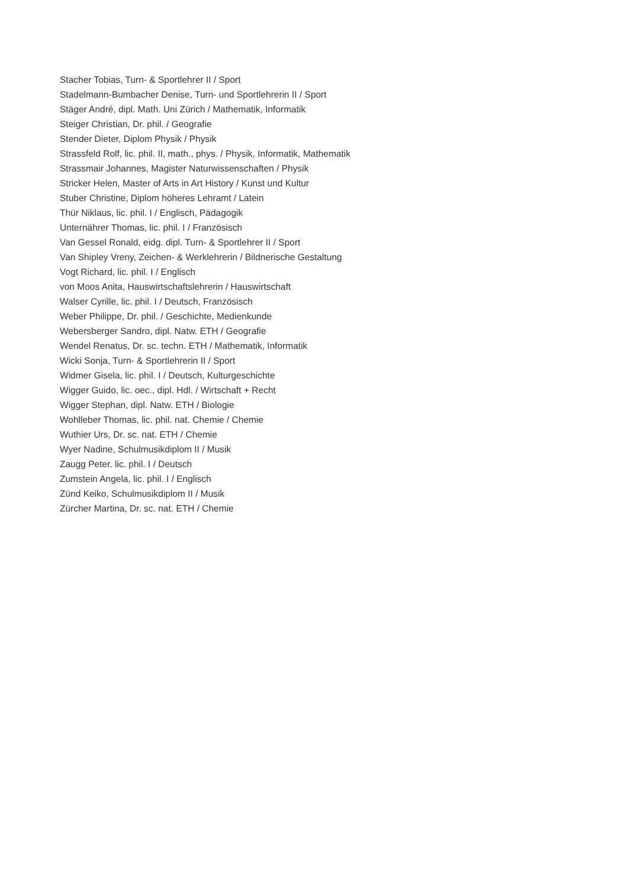Stacher Tobias, Turn- & Sportlehrer II / Sport
Stadelmann-Bumbacher Denise, Turn- und Sportlehrerin II / Sport
Stäger André, dipl. Math. Uni Zürich / Mathematik, Informatik
Steiger Christian, Dr. phil. / Geografie
Stender Dieter, Diplom Physik / Physik
Strassfeld Rolf, lic. phil. II, math., phys. / Physik, Informatik, Mathematik
Strassmair Johannes, Magister Naturwissenschaften / Physik
Stricker Helen, Master of Arts in Art History / Kunst und Kultur
Stuber Christine, Diplom höheres Lehramt / Latein
Thür Niklaus, lic. phil. I / Englisch, Pädagogik
Unternährer Thomas, lic. phil. I / Französisch
Van Gessel Ronald, eidg. dipl. Turn- & Sportlehrer II / Sport
Van Shipley Vreny, Zeichen- & Werklehrerin / Bildnerische Gestaltung
Vogt Richard, lic. phil. I / Englisch
von Moos Anita, Hauswirtschaftslehrerin / Hauswirtschaft
Walser Cyrille, lic. phil. I / Deutsch, Französisch
Weber Philippe, Dr. phil. / Geschichte, Medienkunde
Webersberger Sandro, dipl. Natw. ETH / Geografie
Wendel Renatus, Dr. sc. techn. ETH / Mathematik, Informatik
Wicki Sonja, Turn- & Sportlehrerin II / Sport
Widmer Gisela, lic. phil. I / Deutsch, Kulturgeschichte
Wigger Guido, lic. oec., dipl. Hdl. / Wirtschaft + Recht
Wigger Stephan, dipl. Natw. ETH / Biologie
Wohlleber Thomas, lic. phil. nat. Chemie / Chemie
Wuthier Urs, Dr. sc. nat. ETH / Chemie
Wyer Nadine, Schulmusikdiplom II / Musik
Zaugg Peter. lic. phil. I / Deutsch
Zumstein Angela, lic. phil. I / Englisch
Zünd Keiko, Schulmusikdiplom II / Musik
Zürcher Martina, Dr. sc. nat. ETH / Chemie